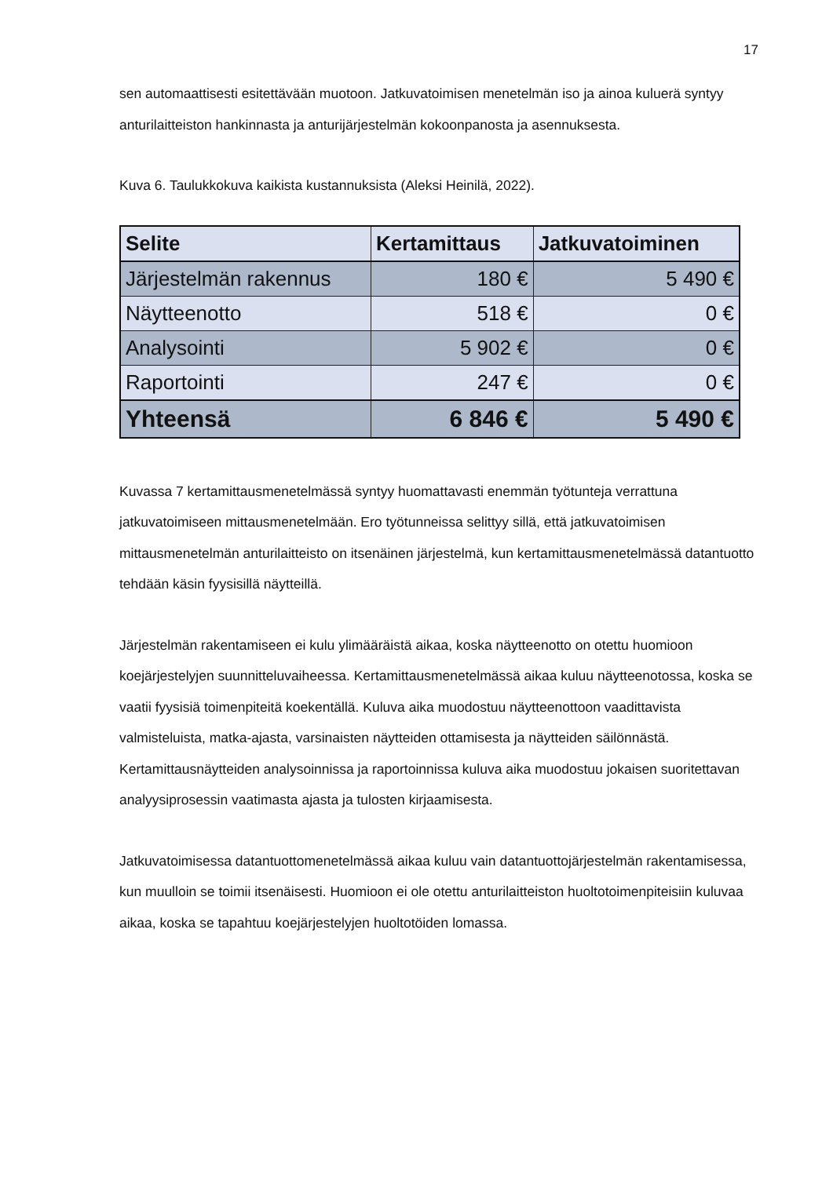17
sen automaattisesti esitettävään muotoon. Jatkuvatoimisen menetelmän iso ja ainoa kuluerä syntyy anturilaitteiston hankinnasta ja anturijärjestelmän kokoonpanosta ja asennuksesta.
Kuva 6. Taulukkokuva kaikista kustannuksista (Aleksi Heinilä, 2022).
| Selite | Kertamittaus | Jatkuvatoiminen |
| --- | --- | --- |
| Järjestelmän rakennus | 180 € | 5 490 € |
| Näytteenotto | 518 € | 0 € |
| Analysointi | 5 902 € | 0 € |
| Raportointi | 247 € | 0 € |
| Yhteensä | 6 846 € | 5 490 € |
Kuvassa 7 kertamittausmenetelmässä syntyy huomattavasti enemmän työtunteja verrattuna jatkuvatoimiseen mittausmenetelmään. Ero työtunneissa selittyy sillä, että jatkuvatoimisen mittausmenetelmän anturilaitteisto on itsenäinen järjestelmä, kun kertamittausmenetelmässä datantuotto tehdään käsin fyysisillä näytteillä.
Järjestelmän rakentamiseen ei kulu ylimääräistä aikaa, koska näytteenotto on otettu huomioon koejärjestelyjen suunnitteluvaiheessa. Kertamittausmenetelmässä aikaa kuluu näytteenotossa, koska se vaatii fyysisiä toimenpiteitä koekentällä. Kuluva aika muodostuu näytteenottoon vaadittavista valmisteluista, matka-ajasta, varsinaisten näytteiden ottamisesta ja näytteiden säilönnästä. Kertamittausnäytteiden analysoinnissa ja raportoinnissa kuluva aika muodostuu jokaisen suoritettavan analyysiprosessin vaatimasta ajasta ja tulosten kirjaamisesta.
Jatkuvatoimisessa datantuottomenetelmässä aikaa kuluu vain datantuottojärjestelmän rakentamisessa, kun muulloin se toimii itsenäisesti. Huomioon ei ole otettu anturilaitteiston huoltotoimenpiteisiin kuluvaa aikaa, koska se tapahtuu koejärjestelyjen huoltotöiden lomassa.